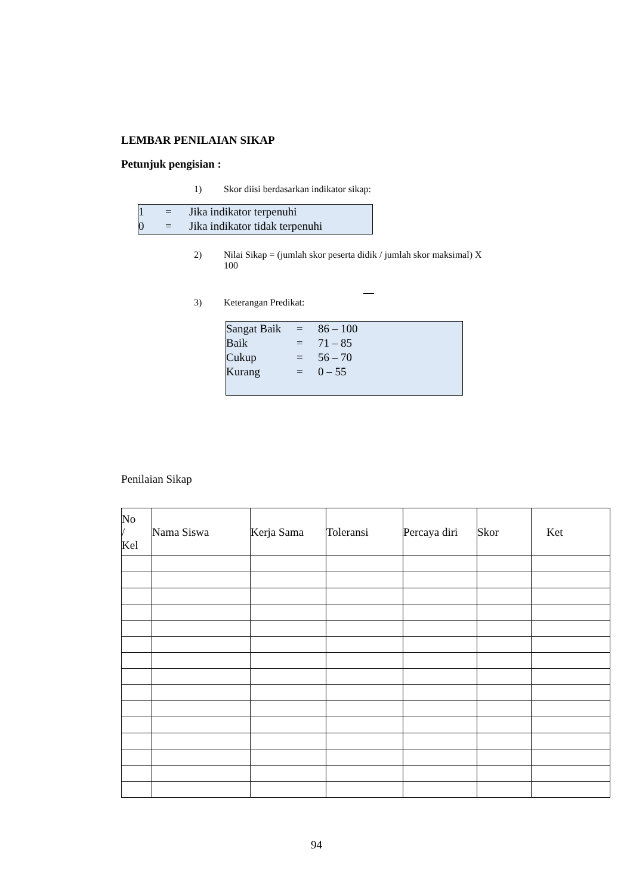LEMBAR PENILAIAN SIKAP
Petunjuk pengisian :
1) Skor diisi berdasarkan indikator sikap:
| 1 | = | Jika indikator terpenuhi |
| 0 | = | Jika indikator tidak terpenuhi |
2) Nilai Sikap = (jumlah skor peserta didik / jumlah skor maksimal) X
100
3) Keterangan Predikat:
| Sangat Baik | = | 86 – 100 |
| Baik | = | 71 – 85 |
| Cukup | = | 56 – 70 |
| Kurang | = | 0 – 55 |
Penilaian Sikap
| No / Kel | Nama Siswa | Kerja Sama | Toleransi | Percaya diri | Skor | Ket |
| --- | --- | --- | --- | --- | --- | --- |
94